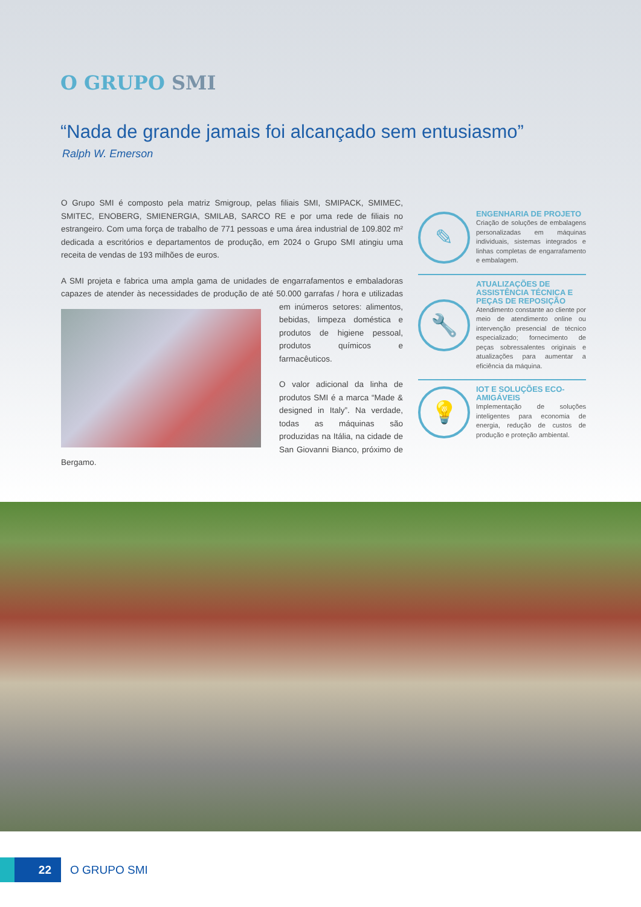O GRUPO SMI
“Nada de grande jamais foi alcançado sem entusiasmo”
Ralph W. Emerson
O Grupo SMI é composto pela matriz Smigroup, pelas filiais SMI, SMIPACK, SMIMEC, SMITEC, ENOBERG, SMIENERGIA, SMILAB, SARCO RE e por uma rede de filiais no estrangeiro. Com uma força de trabalho de 771 pessoas e uma área industrial de 109.802 m² dedicada a escritórios e departamentos de produção, em 2024 o Grupo SMI atingiu uma receita de vendas de 193 milhões de euros.
A SMI projeta e fabrica uma ampla gama de unidades de engarrafamentos e embaladoras capazes de atender às necessidades de produção de até 50.000 garrafas / hora e utilizadas em inúmeros setores: alimentos, bebidas, limpeza doméstica e produtos de higiene pessoal, produtos químicos e farmacêuticos.
O valor adicional da linha de produtos SMI é a marca “Made & designed in Italy”. Na verdade, todas as máquinas são produzidas na Itália, na cidade de San Giovanni Bianco, próximo de Bergamo.
✎
ENGENHARIA DE PROJETO
Criação de soluções de embalagens personalizadas em máquinas individuais, sistemas integrados e linhas completas de engarrafamento e embalagem.
🔧
ATUALIZAÇÕES DE ASSISTÊNCIA TÉCNICA E PEÇAS DE REPOSIÇÃO
Atendimento constante ao cliente por meio de atendimento online ou intervenção presencial de técnico especializado; fornecimento de peças sobressalentes originais e atualizações para aumentar a eficiência da máquina.
💡
IOT E SOLUÇÕES ECO-AMIGÁVEIS
Implementação de soluções inteligentes para economia de energia, redução de custos de produção e proteção ambiental.
22
O GRUPO SMI